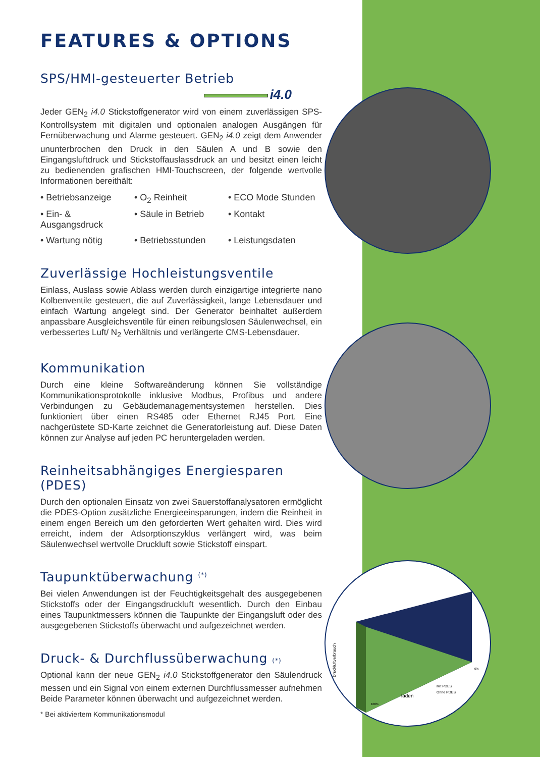laden
Mit PDES
Ohne PDES
Druckluftverbrauch
100%
0%
FEATURES & OPTIONS
SPS/HMI-gesteuerter Betrieb
i4.0
Jeder GEN<sub>2</sub> i4.0 Stickstoffgenerator wird von einem zuverlässigen SPS-Kontrollsystem mit digitalen und optionalen analogen Ausgängen für Fernüberwachung und Alarme gesteuert. GEN<sub>2</sub> i4.0 zeigt dem Anwender ununterbrochen den Druck in den Säulen A und B sowie den Eingangsluftdruck und Stickstoffauslassdruck an und besitzt einen leicht zu bedienenden grafischen HMI-Touchscreen, der folgende wertvolle Informationen bereithält:
• Betriebsanzeige
• O<sub>2</sub> Reinheit
• ECO Mode Stunden
• Ein- & Ausgangsdruck
• Säule in Betrieb
• Kontakt
• Wartung nötig
• Betriebsstunden
• Leistungsdaten
Zuverlässige Hochleistungsventile
Einlass, Auslass sowie Ablass werden durch einzigartige integrierte nano Kolbenventile gesteuert, die auf Zuverlässigkeit, lange Lebensdauer und einfach Wartung angelegt sind. Der Generator beinhaltet außerdem anpassbare Ausgleichsventile für einen reibungslosen Säulenwechsel, ein verbessertes Luft/ N<sub>2</sub> Verhältnis und verlängerte CMS-Lebensdauer.
Kommunikation
Durch eine kleine Softwareänderung können Sie vollständige Kommunikationsprotokolle inklusive Modbus, Profibus und andere Verbindungen zu Gebäudemanagementsystemen herstellen. Dies funktioniert über einen RS485 oder Ethernet RJ45 Port. Eine nachgerüstete SD-Karte zeichnet die Generatorleistung auf. Diese Daten können zur Analyse auf jeden PC heruntergeladen werden.
Reinheitsabhängiges Energiesparen (PDES)
Durch den optionalen Einsatz von zwei Sauerstoffanalysatoren ermöglicht die PDES-Option zusätzliche Energieeinsparungen, indem die Reinheit in einem engen Bereich um den geforderten Wert gehalten wird. Dies wird erreicht, indem der Adsorptionszyklus verlängert wird, was beim Säulenwechsel wertvolle Druckluft sowie Stickstoff einspart.
Taupunktüberwachung <sup>(*)</sup>
Bei vielen Anwendungen ist der Feuchtigkeitsgehalt des ausgegebenen Stickstoffs oder der Eingangsdruckluft wesentlich. Durch den Einbau eines Taupunktmessers können die Taupunkte der Eingangsluft oder des ausgegebenen Stickstoffs überwacht und aufgezeichnet werden.
Druck- & Durchflussüberwachung (*)
Optional kann der neue GEN<sub>2</sub> i4.0 Stickstoffgenerator den Säulendruck messen und ein Signal von einem externen Durchflussmesser aufnehmen Beide Parameter können überwacht und aufgezeichnet werden.
* Bei aktiviertem Kommunikationsmodul